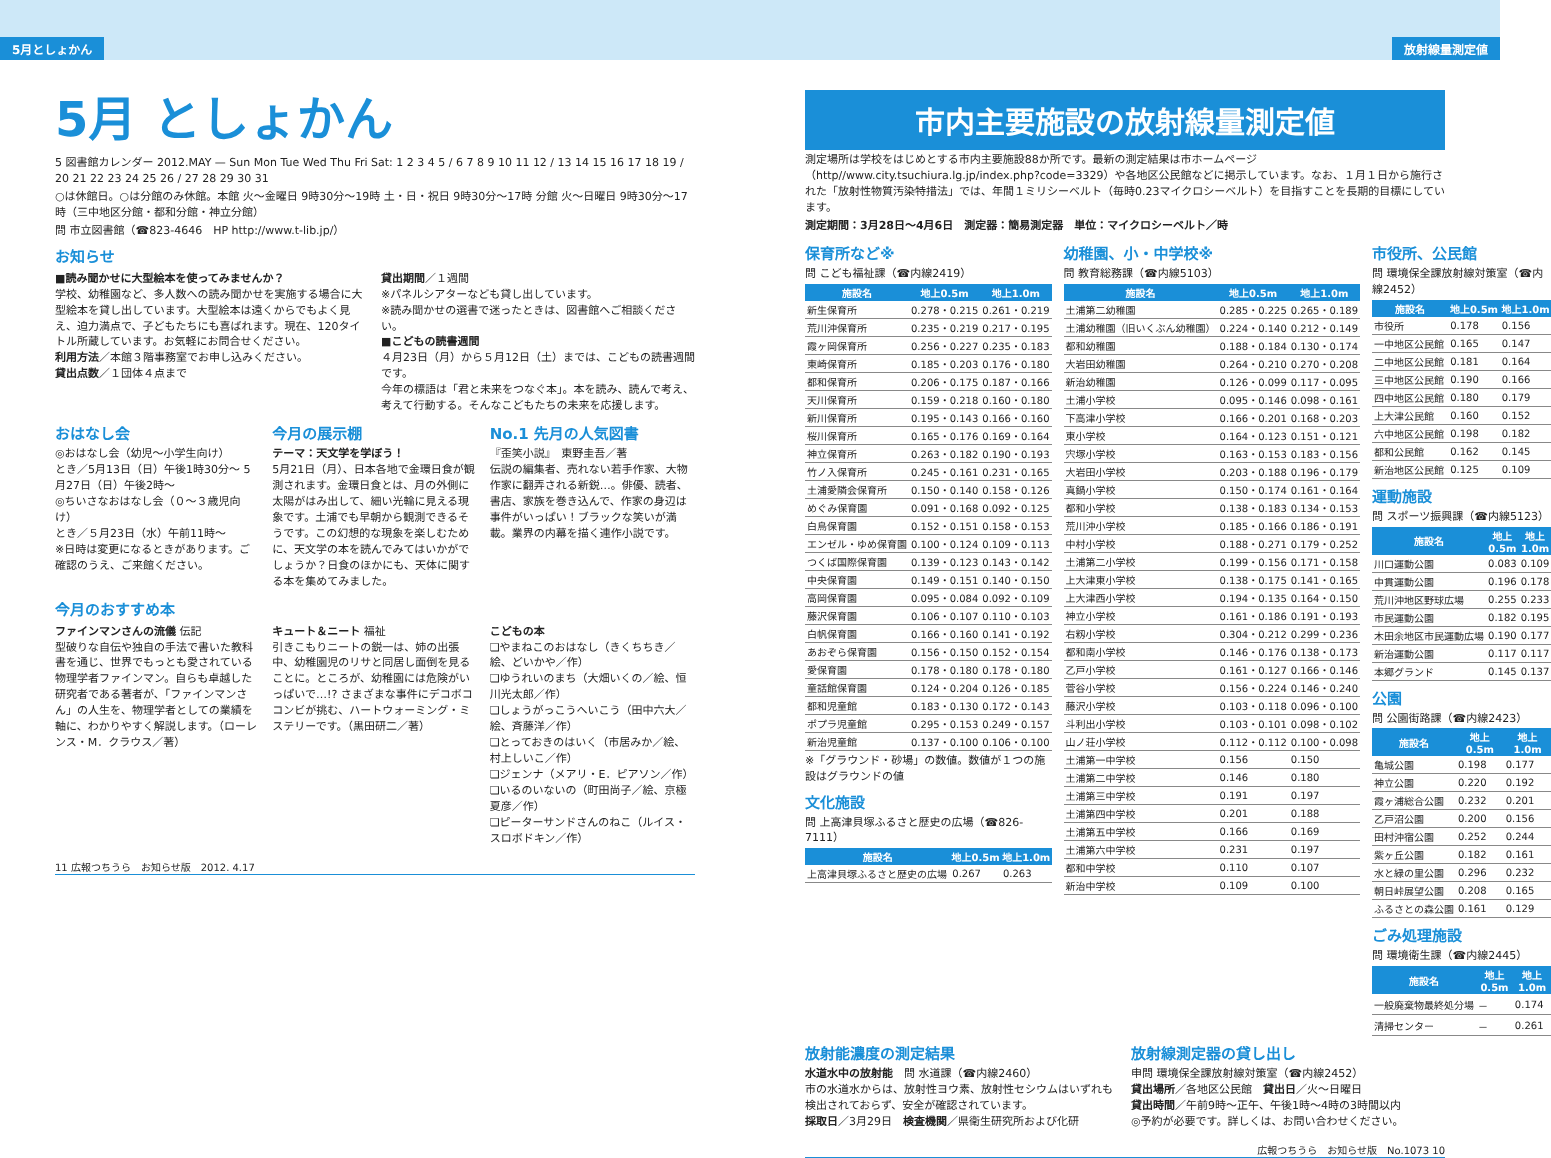5月としょかん 放射線量測定値
5月 としょかん
5 図書館カレンダー 2012.MAY — Sun Mon Tue Wed Thu Fri Sat: 1 2 3 4 5 / 6 7 8 9 10 11 12 / 13 14 15 16 17 18 19 / 20 21 22 23 24 25 26 / 27 28 29 30 31
○は休館日。○は分館のみ休館。本館 火～金曜日 9時30分～19時 土・日・祝日 9時30分～17時 分館 火～日曜日 9時30分～17時（三中地区分館・都和分館・神立分館）
問 市立図書館（☎823-4646　HP http://www.t-lib.jp/）
お知らせ
■読み聞かせに大型絵本を使ってみませんか？
学校、幼稚園など、多人数への読み聞かせを実施する場合に大型絵本を貸し出しています。大型絵本は遠くからでもよく見え、迫力満点で、子どもたちにも喜ばれます。現在、120タイトル所蔵しています。お気軽にお問合せください。
利用方法／本館３階事務室でお申し込みください。
貸出点数／１団体４点まで
貸出期間／１週間
※パネルシアターなども貸し出しています。
※読み聞かせの選書で迷ったときは、図書館へご相談ください。
■こどもの読書週間
４月23日（月）から５月12日（土）までは、こどもの読書週間です。
今年の標語は「君と未来をつなぐ本」。本を読み、読んで考え、考えて行動する。そんなこどもたちの未来を応援します。
おはなし会
◎おはなし会（幼児～小学生向け）
とき／5月13日（日）午後1時30分～ 5月27日（日）午後2時～
◎ちいさなおはなし会（０～３歳児向け）
とき／５月23日（水）午前11時～
※日時は変更になるときがあります。ご確認のうえ、ご来館ください。
今月の展示棚
テーマ：天文学を学ぼう！
5月21日（月）、日本各地で金環日食が観測されます。金環日食とは、月の外側に太陽がはみ出して、細い光輪に見える現象です。土浦でも早朝から観測できるそうです。この幻想的な現象を楽しむために、天文学の本を読んでみてはいかがでしょうか？日食のほかにも、天体に関する本を集めてみました。
No.1 先月の人気図書
『歪笑小説』　東野圭吾／著
伝説の編集者、売れない若手作家、大物作家に翻弄される新鋭…。俳優、読者、書店、家族を巻き込んで、作家の身辺は事件がいっぱい！ブラックな笑いが満載。業界の内幕を描く連作小説です。
今月のおすすめ本
ファインマンさんの流儀 伝記
型破りな自伝や独自の手法で書いた教科書を通じ、世界でもっとも愛されている物理学者ファインマン。自らも卓越した研究者である著者が、「ファインマンさん」の人生を、物理学者としての業績を軸に、わかりやすく解説します。（ローレンス・M．クラウス／著）
キュート＆ニート 福祉
引きこもりニートの鋭一は、姉の出張中、幼稚園児のリサと同居し面倒を見ることに。ところが、幼稚園には危険がいっぱいで…!? さまざまな事件にデコボココンビが挑む、ハートウォーミング・ミステリーです。（黒田研二／著）
こどもの本
❏やまねこのおはなし（きくちちき／絵、どいかや／作）
❏ゆうれいのまち（大畑いくの／絵、恒川光太郎／作）
❏しょうがっこうへいこう（田中六大／絵、斉藤洋／作）
❏とっておきのはいく（市居みか／絵、村上しいこ／作）
❏ジェンナ（メアリ・E．ピアソン／作）
❏いるのいないの（町田尚子／絵、京極夏彦／作）
❏ピーターサンドさんのねこ（ルイス・スロボドキン／作）
11 広報つちうら　お知らせ版　2012. 4.17
市内主要施設の放射線量測定値
測定場所は学校をはじめとする市内主要施設88か所です。最新の測定結果は市ホームページ（http//www.city.tsuchiura.lg.jp/index.php?code=3329）や各地区公民館などに掲示しています。なお、１月１日から施行された「放射性物質汚染特措法」では、年間１ミリシーベルト（毎時0.23マイクロシーベルト）を目指すことを長期的目標にしています。
測定期間：3月28日～4月6日　測定器：簡易測定器　単位：マイクロシーベルト／時
保育所など※
問 こども福祉課（☎内線2419）
| 施設名 | 地上0.5m | 地上1.0m |
| --- | --- | --- |
| 新生保育所 | 0.278・0.215 | 0.261・0.219 |
| 荒川沖保育所 | 0.235・0.219 | 0.217・0.195 |
| 霞ヶ岡保育所 | 0.256・0.227 | 0.235・0.183 |
| 東崎保育所 | 0.185・0.203 | 0.176・0.180 |
| 都和保育所 | 0.206・0.175 | 0.187・0.166 |
| 天川保育所 | 0.159・0.218 | 0.160・0.180 |
| 新川保育所 | 0.195・0.143 | 0.166・0.160 |
| 桜川保育所 | 0.165・0.176 | 0.169・0.164 |
| 神立保育所 | 0.263・0.182 | 0.190・0.193 |
| 竹ノ入保育所 | 0.245・0.161 | 0.231・0.165 |
| 土浦愛隣会保育所 | 0.150・0.140 | 0.158・0.126 |
| めぐみ保育園 | 0.091・0.168 | 0.092・0.125 |
| 白鳥保育園 | 0.152・0.151 | 0.158・0.153 |
| エンゼル・ゆめ保育園 | 0.100・0.124 | 0.109・0.113 |
| つくば国際保育園 | 0.139・0.123 | 0.143・0.142 |
| 中央保育園 | 0.149・0.151 | 0.140・0.150 |
| 高岡保育園 | 0.095・0.084 | 0.092・0.109 |
| 藤沢保育園 | 0.106・0.107 | 0.110・0.103 |
| 白帆保育園 | 0.166・0.160 | 0.141・0.192 |
| あおぞら保育園 | 0.156・0.150 | 0.152・0.154 |
| 愛保育園 | 0.178・0.180 | 0.178・0.180 |
| 童話館保育園 | 0.124・0.204 | 0.126・0.185 |
| 都和児童館 | 0.183・0.130 | 0.172・0.143 |
| ポプラ児童館 | 0.295・0.153 | 0.249・0.157 |
| 新治児童館 | 0.137・0.100 | 0.106・0.100 |
※「グラウンド・砂場」の数値。数値が１つの施設はグラウンドの値
文化施設
問 上高津貝塚ふるさと歴史の広場（☎826-7111）
| 施設名 | 地上0.5m | 地上1.0m |
| --- | --- | --- |
| 上高津貝塚ふるさと歴史の広場 | 0.267 | 0.263 |
幼稚園、小・中学校※
問 教育総務課（☎内線5103）
| 施設名 | 地上0.5m | 地上1.0m |
| --- | --- | --- |
| 土浦第二幼稚園 | 0.285・0.225 | 0.265・0.189 |
| 土浦幼稚園（旧いくぶん幼稚園） | 0.224・0.140 | 0.212・0.149 |
| 都和幼稚園 | 0.188・0.184 | 0.130・0.174 |
| 大岩田幼稚園 | 0.264・0.210 | 0.270・0.208 |
| 新治幼稚園 | 0.126・0.099 | 0.117・0.095 |
| 土浦小学校 | 0.095・0.146 | 0.098・0.161 |
| 下高津小学校 | 0.166・0.201 | 0.168・0.203 |
| 東小学校 | 0.164・0.123 | 0.151・0.121 |
| 宍塚小学校 | 0.163・0.153 | 0.183・0.156 |
| 大岩田小学校 | 0.203・0.188 | 0.196・0.179 |
| 真鍋小学校 | 0.150・0.174 | 0.161・0.164 |
| 都和小学校 | 0.138・0.183 | 0.134・0.153 |
| 荒川沖小学校 | 0.185・0.166 | 0.186・0.191 |
| 中村小学校 | 0.188・0.271 | 0.179・0.252 |
| 土浦第二小学校 | 0.199・0.156 | 0.171・0.158 |
| 上大津東小学校 | 0.138・0.175 | 0.141・0.165 |
| 上大津西小学校 | 0.194・0.135 | 0.164・0.150 |
| 神立小学校 | 0.161・0.186 | 0.191・0.193 |
| 右籾小学校 | 0.304・0.212 | 0.299・0.236 |
| 都和南小学校 | 0.146・0.176 | 0.138・0.173 |
| 乙戸小学校 | 0.161・0.127 | 0.166・0.146 |
| 菅谷小学校 | 0.156・0.224 | 0.146・0.240 |
| 藤沢小学校 | 0.103・0.118 | 0.096・0.100 |
| 斗利出小学校 | 0.103・0.101 | 0.098・0.102 |
| 山ノ荘小学校 | 0.112・0.112 | 0.100・0.098 |
| 土浦第一中学校 | 0.156 | 0.150 |
| 土浦第二中学校 | 0.146 | 0.180 |
| 土浦第三中学校 | 0.191 | 0.197 |
| 土浦第四中学校 | 0.201 | 0.188 |
| 土浦第五中学校 | 0.166 | 0.169 |
| 土浦第六中学校 | 0.231 | 0.197 |
| 都和中学校 | 0.110 | 0.107 |
| 新治中学校 | 0.109 | 0.100 |
市役所、公民館
問 環境保全課放射線対策室（☎内線2452）
| 施設名 | 地上0.5m | 地上1.0m |
| --- | --- | --- |
| 市役所 | 0.178 | 0.156 |
| 一中地区公民館 | 0.165 | 0.147 |
| 二中地区公民館 | 0.181 | 0.164 |
| 三中地区公民館 | 0.190 | 0.166 |
| 四中地区公民館 | 0.180 | 0.179 |
| 上大津公民館 | 0.160 | 0.152 |
| 六中地区公民館 | 0.198 | 0.182 |
| 都和公民館 | 0.162 | 0.145 |
| 新治地区公民館 | 0.125 | 0.109 |
運動施設
問 スポーツ振興課（☎内線5123）
| 施設名 | 地上0.5m | 地上1.0m |
| --- | --- | --- |
| 川口運動公園 | 0.083 | 0.109 |
| 中貫運動公園 | 0.196 | 0.178 |
| 荒川沖地区野球広場 | 0.255 | 0.233 |
| 市民運動公園 | 0.182 | 0.195 |
| 木田余地区市民運動広場 | 0.190 | 0.177 |
| 新治運動公園 | 0.117 | 0.117 |
| 本郷グランド | 0.145 | 0.137 |
公園
問 公園街路課（☎内線2423）
| 施設名 | 地上0.5m | 地上1.0m |
| --- | --- | --- |
| 亀城公園 | 0.198 | 0.177 |
| 神立公園 | 0.220 | 0.192 |
| 霞ヶ浦総合公園 | 0.232 | 0.201 |
| 乙戸沼公園 | 0.200 | 0.156 |
| 田村沖宿公園 | 0.252 | 0.244 |
| 紫ヶ丘公園 | 0.182 | 0.161 |
| 水と緑の里公園 | 0.296 | 0.232 |
| 朝日峠展望公園 | 0.208 | 0.165 |
| ふるさとの森公園 | 0.161 | 0.129 |
ごみ処理施設
問 環境衛生課（☎内線2445）
| 施設名 | 地上0.5m | 地上1.0m |
| --- | --- | --- |
| 一般廃棄物最終処分場 | － | 0.174 |
| 清掃センター | － | 0.261 |
放射能濃度の測定結果
水道水中の放射能　問 水道課（☎内線2460）
市の水道水からは、放射性ヨウ素、放射性セシウムはいずれも検出されておらず、安全が確認されています。
採取日／3月29日　検査機関／県衛生研究所および化研
放射線測定器の貸し出し
申問 環境保全課放射線対策室（☎内線2452）
貸出場所／各地区公民館　貸出日／火～日曜日
貸出時間／午前9時～正午、午後1時～4時の3時間以内
◎予約が必要です。詳しくは、お問い合わせください。
広報つちうら　お知らせ版　No.1073 10